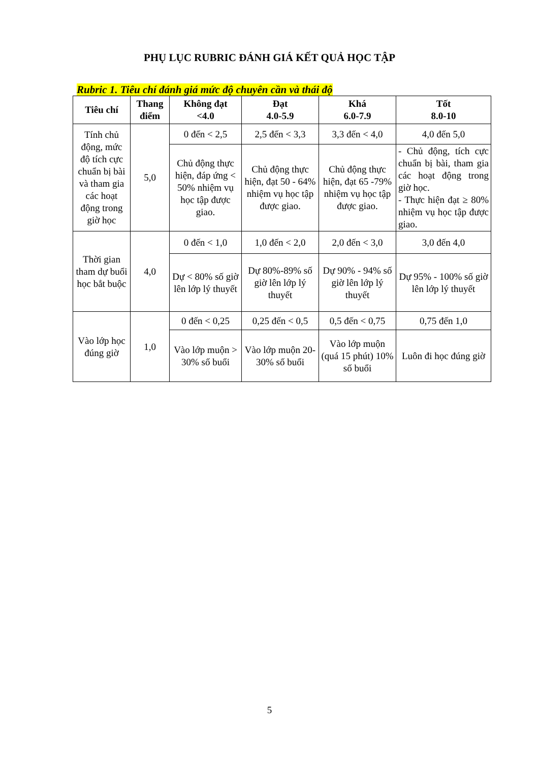PHỤ LỤC RUBRIC ĐÁNH GIÁ KẾT QUẢ HỌC TẬP
Rubric 1. Tiêu chí đánh giá mức độ chuyên cần và thái độ
| Tiêu chí | Thang điểm | Không đạt <4.0 | Đạt 4.0-5.9 | Khá 6.0-7.9 | Tốt 8.0-10 |
| --- | --- | --- | --- | --- | --- |
| Tính chủ động, mức độ tích cực chuẩn bị bài và tham gia các hoạt động trong giờ học | 5,0 | 0 đến < 2,5 | 2,5 đến < 3,3 | 3,3 đến < 4,0 | 4,0 đến 5,0 |
| | | Chủ động thực hiện, đáp ứng < 50% nhiệm vụ học tập được giao. | Chủ động thực hiện, đạt 50 - 64% nhiệm vụ học tập được giao. | Chủ động thực hiện, đạt 65 -79% nhiệm vụ học tập được giao. | - Chủ động, tích cực chuẩn bị bài, tham gia các hoạt động trong giờ học. - Thực hiện đạt ≥ 80% nhiệm vụ học tập được giao. |
| Thời gian tham dự buổi học bắt buộc | 4,0 | 0 đến < 1,0 | 1,0 đến < 2,0 | 2,0 đến < 3,0 | 3,0 đến 4,0 |
| | | Dự < 80% số giờ lên lớp lý thuyết | Dự 80%-89% số giờ lên lớp lý thuyết | Dự 90% - 94% số giờ lên lớp lý thuyết | Dự 95% - 100% số giờ lên lớp lý thuyết |
| Vào lớp học đúng giờ | 1,0 | 0 đến < 0,25 | 0,25 đến < 0,5 | 0,5 đến < 0,75 | 0,75 đến 1,0 |
| | | Vào lớp muộn > 30% số buổi | Vào lớp muộn 20-30% số buổi | Vào lớp muộn (quá 15 phút) 10% số buổi | Luôn đi học đúng giờ |
5